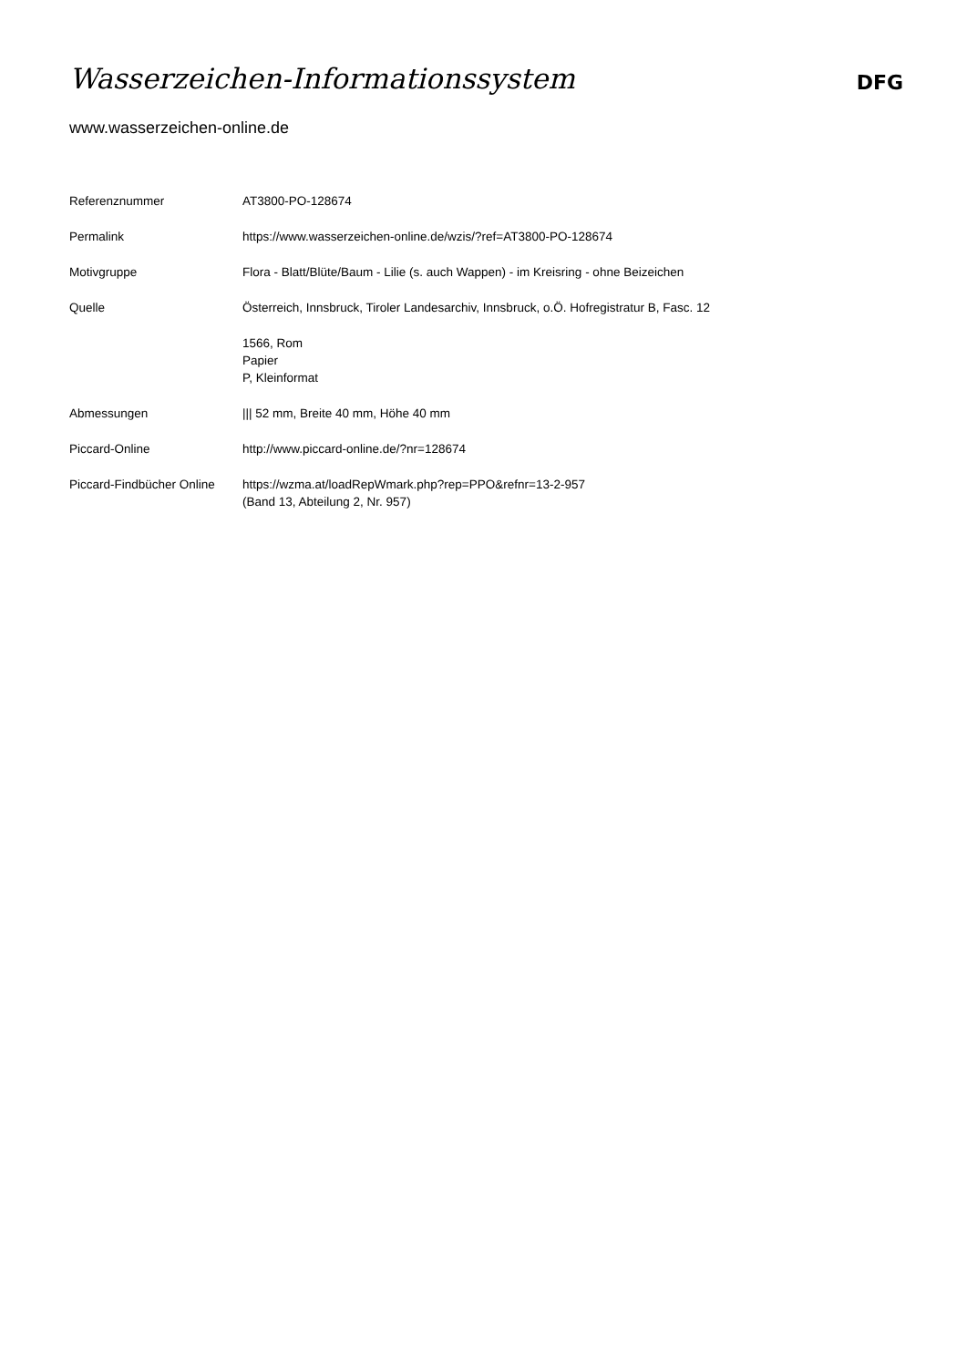Wasserzeichen-Informationssystem
DFG
www.wasserzeichen-online.de
| Referenznummer | AT3800-PO-128674 |
| Permalink | https://www.wasserzeichen-online.de/wzis/?ref=AT3800-PO-128674 |
| Motivgruppe | Flora - Blatt/Blüte/Baum - Lilie (s. auch Wappen) - im Kreisring - ohne Beizeichen |
| Quelle | Österreich, Innsbruck, Tiroler Landesarchiv, Innsbruck, o.Ö. Hofregistratur B, Fasc. 12 |
| | 1566, Rom Papier P, Kleinformat |
| Abmessungen | /// 52 mm, Breite 40 mm, Höhe 40 mm |
| Piccard-Online | http://www.piccard-online.de/?nr=128674 |
| Piccard-Findbücher Online | https://wzma.at/loadRepWmark.php?rep=PPO&refnr=13-2-957 (Band 13, Abteilung 2, Nr. 957) |